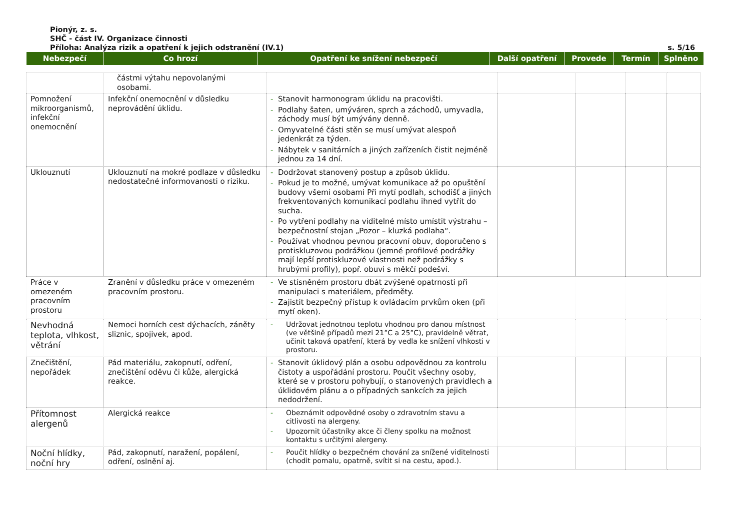Pionýr, z. s.
SHČ - část IV. Organizace činnosti
Příloha: Analýza rizik a opatření k jejich odstranění (IV.1) s. 5/16
| Nebezpečí | Co hrozí | Opatření ke snížení nebezpečí | Další opatření | Provede | Termín | Splněno |
| --- | --- | --- | --- | --- | --- | --- |
| | částmi výtahu nepovolanými osobami. | | | | | |
| Pomnožení mikroorganismů, infekční onemocnění | Infekční onemocnění v důsledku neprovádění úklidu. | - Stanovit harmonogram úklidu na pracovišti. - Podlahy šaten, umýváren, sprch a záchodů, umyvadla, záchody musí být umývány denně. - Omyvatelné části stěn se musí umývat alespoň jedenkrát za týden. - Nábytek v sanitárních a jiných zařízeních čistit nejméně jednou za 14 dní. | | | | |
| Uklouznutí | Uklouznutí na mokré podlaze v důsledku nedostatečné informovanosti o riziku. | - Dodržovat stanovený postup a způsob úklidu. - Pokud je to možné, umývat komunikace až po opuštění budovy všemi osobami Při mytí podlah, schodišť a jiných frekventovaných komunikací podlahu ihned vytřít do sucha. - Po vytření podlahy na viditelné místo umístit výstrahu – bezpečnostní stojan „Pozor – kluzká podlaha“. - Používat vhodnou pevnou pracovní obuv, doporučeno s protiskluzovou podrážkou (jemné profilové podrážky mají lepší protiskluzové vlastnosti než podrážky s hrubými profily), popř. obuvi s měkčí podešví. | | | | |
| Práce v omezeném pracovním prostoru | Zranění v důsledku práce v omezeném pracovním prostoru. | - Ve stísněném prostoru dbát zvýšené opatrnosti při manipulaci s materiálem, předměty. - Zajistit bezpečný přístup k ovládacím prvkům oken (při mytí oken). | | | | |
| Nevhodná teplota, vlhkost, větrání | Nemoci horních cest dýchacích, záněty sliznic, spojivek, apod. | - Udržovat jednotnou teplotu vhodnou pro danou místnost (ve většině případů mezi 21°C a 25°C), pravidelně větrat, učinit taková opatření, která by vedla ke snížení vlhkosti v prostoru. | | | | |
| Znečištění, nepořádek | Pád materiálu, zakopnutí, odření, znečištění oděvu či kůže, alergická reakce. | - Stanovit úklidový plán a osobu odpovědnou za kontrolu čistoty a uspořádání prostoru. Poučit všechny osoby, které se v prostoru pohybují, o stanovených pravidlech a úklidovém plánu a o případných sankcích za jejich nedodržení. | | | | |
| Přítomnost alergenů | Alergická reakce | - Obeznámit odpovědné osoby o zdravotním stavu a citlivosti na alergeny. - Upozornit účastníky akce či členy spolku na možnost kontaktu s určitými alergeny. | | | | |
| Noční hlídky, noční hry | Pád, zakopnutí, naražení, popálení, odření, oslnění aj. | - Poučit hlídky o bezpečném chování za snížené viditelnosti (chodit pomalu, opatrně, svítit si na cestu, apod.). | | | | |